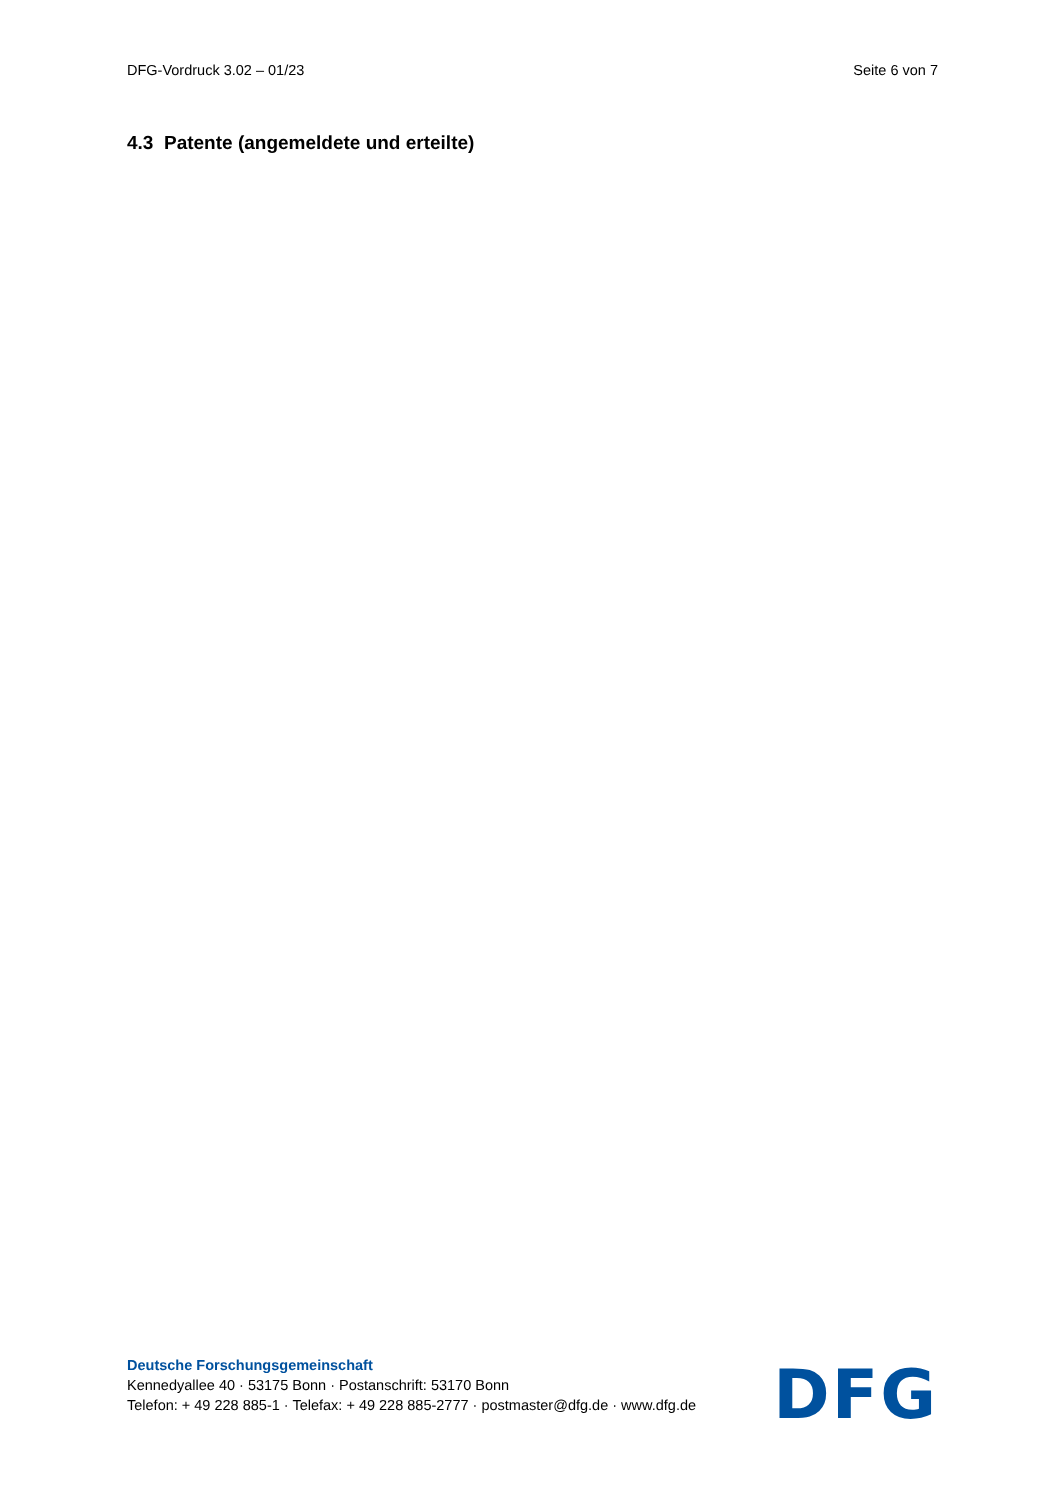DFG-Vordruck 3.02 – 01/23 Seite 6 von 7
4.3 Patente (angemeldete und erteilte)
Deutsche Forschungsgemeinschaft
Kennedyallee 40 · 53175 Bonn · Postanschrift: 53170 Bonn
Telefon: + 49 228 885-1 · Telefax: + 49 228 885-2777 · postmaster@dfg.de · www.dfg.de
DFG